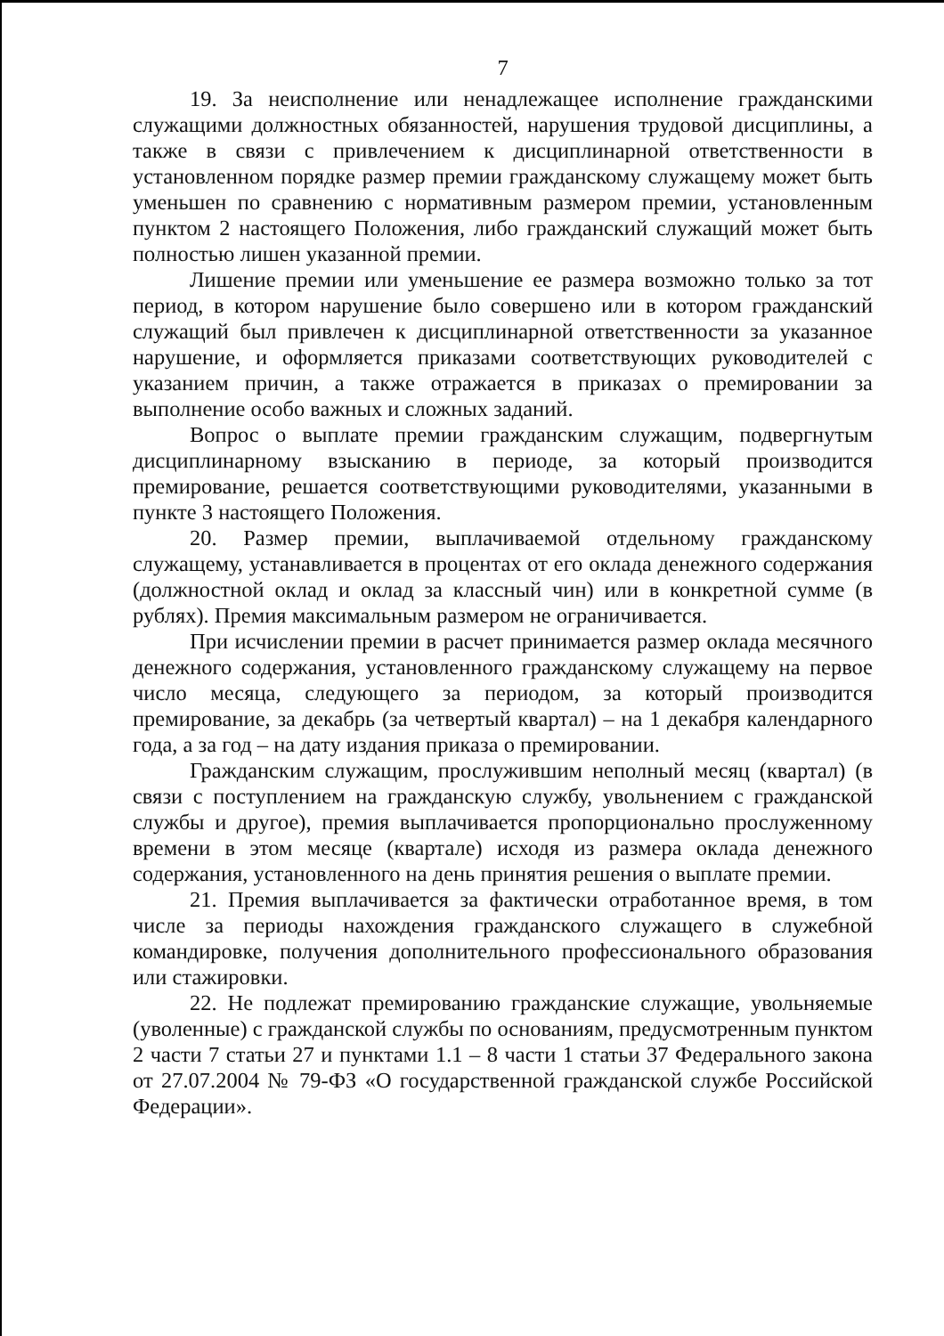7
19. За неисполнение или ненадлежащее исполнение гражданскими служащими должностных обязанностей, нарушения трудовой дисциплины, а также в связи с привлечением к дисциплинарной ответственности в установленном порядке размер премии гражданскому служащему может быть уменьшен по сравнению с нормативным размером премии, установленным пунктом 2 настоящего Положения, либо гражданский служащий может быть полностью лишен указанной премии.
Лишение премии или уменьшение ее размера возможно только за тот период, в котором нарушение было совершено или в котором гражданский служащий был привлечен к дисциплинарной ответственности за указанное нарушение, и оформляется приказами соответствующих руководителей с указанием причин, а также отражается в приказах о премировании за выполнение особо важных и сложных заданий.
Вопрос о выплате премии гражданским служащим, подвергнутым дисциплинарному взысканию в периоде, за который производится премирование, решается соответствующими руководителями, указанными в пункте 3 настоящего Положения.
20. Размер премии, выплачиваемой отдельному гражданскому служащему, устанавливается в процентах от его оклада денежного содержания (должностной оклад и оклад за классный чин) или в конкретной сумме (в рублях). Премия максимальным размером не ограничивается.
При исчислении премии в расчет принимается размер оклада месячного денежного содержания, установленного гражданскому служащему на первое число месяца, следующего за периодом, за который производится премирование, за декабрь (за четвертый квартал) – на 1 декабря календарного года, а за год – на дату издания приказа о премировании.
Гражданским служащим, прослужившим неполный месяц (квартал) (в связи с поступлением на гражданскую службу, увольнением с гражданской службы и другое), премия выплачивается пропорционально прослуженному времени в этом месяце (квартале) исходя из размера оклада денежного содержания, установленного на день принятия решения о выплате премии.
21. Премия выплачивается за фактически отработанное время, в том числе за периоды нахождения гражданского служащего в служебной командировке, получения дополнительного профессионального образования или стажировки.
22. Не подлежат премированию гражданские служащие, увольняемые (уволенные) с гражданской службы по основаниям, предусмотренным пунктом 2 части 7 статьи 27 и пунктами 1.1 – 8 части 1 статьи 37 Федерального закона от 27.07.2004 № 79-ФЗ «О государственной гражданской службе Российской Федерации».